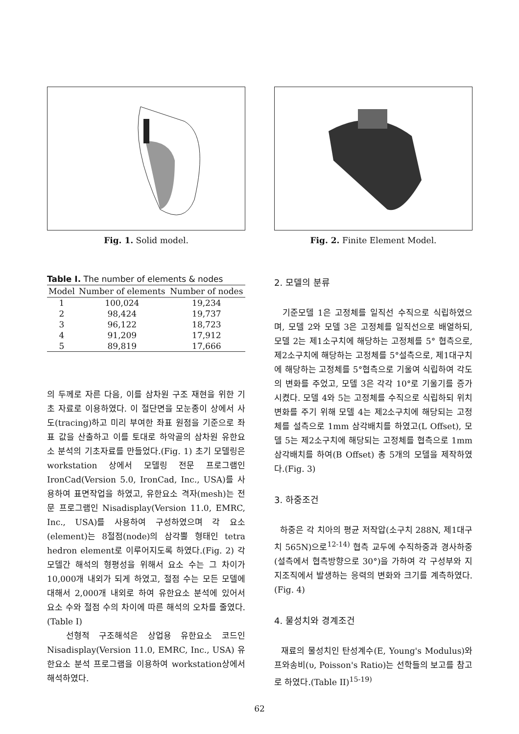Fig. 1. Solid model. Fig. 2. Finite Element Model.
Table I. The number of elements & nodes
| Model | Number of elements | Number of nodes |
| --- | --- | --- |
| 1 | 100,024 | 19,234 |
| 2 | 98,424 | 19,737 |
| 3 | 96,122 | 18,723 |
| 4 | 91,209 | 17,912 |
| 5 | 89,819 | 17,666 |
의 두께로 자른 다음, 이를 삼차원 구조 재현을 위한 기초 자료로 이용하였다. 이 절단면을 모눈종이 상에서 사도(tracing)하고 미리 부여한 좌표 원점을 기준으로 좌표 값을 산출하고 이를 토대로 하악골의 삼차원 유한요소 분석의 기초자료를 만들었다.(Fig. 1) 초기 모델링은 workstation 상에서 모델링 전문 프로그램인 IronCad(Version 5.0, IronCad, Inc., USA)를 사용하여 표면작업을 하였고, 유한요소 격자(mesh)는 전문 프로그램인 Nisadisplay(Version 11.0, EMRC, Inc., USA)를 사용하여 구성하였으며 각 요소(element)는 8절점(node)의 삼각뿔 형태인 tetra hedron element로 이루어지도록 하였다.(Fig. 2) 각 모델간 해석의 형평성을 위해서 요소 수는 그 차이가 10,000개 내외가 되게 하였고, 절점 수는 모든 모델에 대해서 2,000개 내외로 하여 유한요소 분석에 있어서 요소 수와 절점 수의 차이에 따른 해석의 오차를 줄였다.(Table I)
선형적 구조해석은 상업용 유한요소 코드인 Nisadisplay(Version 11.0, EMRC, Inc., USA) 유한요소 분석 프로그램을 이용하여 workstation상에서 해석하였다.
2. 모델의 분류
기준모델 1은 고정체를 일직선 수직으로 식립하였으며, 모델 2와 모델 3은 고정체를 일직선으로 배열하되, 모델 2는 제1소구치에 해당하는 고정체를 5° 협측으로, 제2소구치에 해당하는 고정체를 5°설측으로, 제1대구치에 해당하는 고정체를 5°협측으로 기울여 식립하여 각도의 변화를 주었고, 모델 3은 각각 10°로 기울기를 증가 시켰다. 모델 4와 5는 고정체를 수직으로 식립하되 위치변화를 주기 위해 모델 4는 제2소구치에 해당되는 고정체를 설측으로 1mm 삼각배치를 하였고(L Offset), 모델 5는 제2소구치에 해당되는 고정체를 협측으로 1mm 삼각배치를 하여(B Offset) 총 5개의 모델을 제작하였다.(Fig. 3)
3. 하중조건
하중은 각 치아의 평균 저작압(소구치 288N, 제1대구치 565N)으로<sup>12-14)</sup> 협측 교두에 수직하중과 경사하중(설측에서 협측방향으로 30°)을 가하여 각 구성부와 지지조직에서 발생하는 응력의 변화와 크기를 계측하였다.(Fig. 4)
4. 물성치와 경계조건
재료의 물성치인 탄성계수(E, Young's Modulus)와 프와송비(υ, Poisson's Ratio)는 선학들의 보고를 참고로 하였다.(Table II)<sup>15-19)</sup>
62